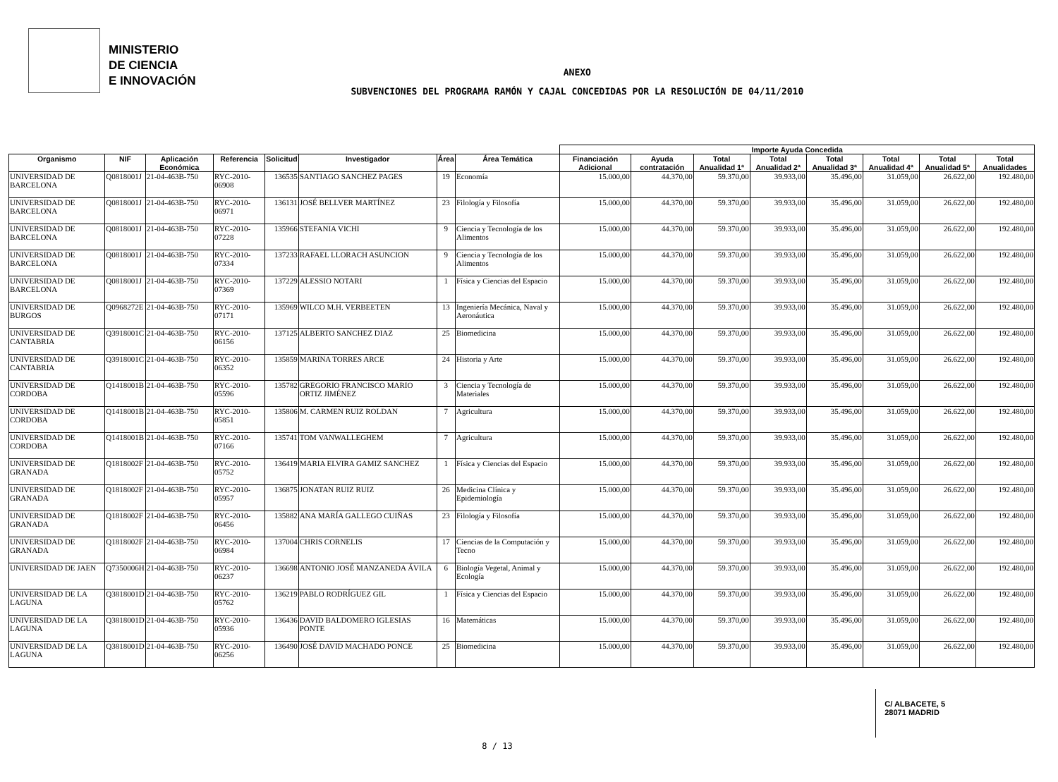MINISTERIO
DE CIENCIA
E INNOVACIÓN
ANEXO
SUBVENCIONES DEL PROGRAMA RAMÓN Y CAJAL CONCEDIDAS POR LA RESOLUCIÓN DE 04/11/2010
| | | | | | | | | Importe Ayuda Concedida | | | | | | | |
| --- | --- | --- | --- | --- | --- | --- | --- | --- | --- | --- | --- | --- | --- | --- | --- |
| Organismo | NIF | Aplicación Económica | Referencia | Solicitud | Investigador | Área | Área Temática | Financiación Adicional | Ayuda contratación | Total Anualidad 1ª | Total Anualidad 2ª | Total Anualidad 3ª | Total Anualidad 4ª | Total Anualidad 5ª | Total Anualidades |
| UNIVERSIDAD DE BARCELONA | Q0818001J | 21-04-463B-750 | RYC-2010-06908 | 136535 | SANTIAGO SANCHEZ PAGES | 19 | Economía | 15.000,00 | 44.370,00 | 59.370,00 | 39.933,00 | 35.496,00 | 31.059,00 | 26.622,00 | 192.480,00 |
| UNIVERSIDAD DE BARCELONA | Q0818001J | 21-04-463B-750 | RYC-2010-06971 | 136131 | JOSÉ BELLVER MARTÍNEZ | 23 | Filología y Filosofía | 15.000,00 | 44.370,00 | 59.370,00 | 39.933,00 | 35.496,00 | 31.059,00 | 26.622,00 | 192.480,00 |
| UNIVERSIDAD DE BARCELONA | Q0818001J | 21-04-463B-750 | RYC-2010-07228 | 135966 | STEFANIA VICHI | 9 | Ciencia y Tecnología de los Alimentos | 15.000,00 | 44.370,00 | 59.370,00 | 39.933,00 | 35.496,00 | 31.059,00 | 26.622,00 | 192.480,00 |
| UNIVERSIDAD DE BARCELONA | Q0818001J | 21-04-463B-750 | RYC-2010-07334 | 137233 | RAFAEL LLORACH ASUNCION | 9 | Ciencia y Tecnología de los Alimentos | 15.000,00 | 44.370,00 | 59.370,00 | 39.933,00 | 35.496,00 | 31.059,00 | 26.622,00 | 192.480,00 |
| UNIVERSIDAD DE BARCELONA | Q0818001J | 21-04-463B-750 | RYC-2010-07369 | 137229 | ALESSIO NOTARI | 1 | Física y Ciencias del Espacio | 15.000,00 | 44.370,00 | 59.370,00 | 39.933,00 | 35.496,00 | 31.059,00 | 26.622,00 | 192.480,00 |
| UNIVERSIDAD DE BURGOS | Q0968272E | 21-04-463B-750 | RYC-2010-07171 | 135969 | WILCO M.H. VERBEETEN | 13 | Ingeniería Mecánica, Naval y Aeronáutica | 15.000,00 | 44.370,00 | 59.370,00 | 39.933,00 | 35.496,00 | 31.059,00 | 26.622,00 | 192.480,00 |
| UNIVERSIDAD DE CANTABRIA | Q3918001C | 21-04-463B-750 | RYC-2010-06156 | 137125 | ALBERTO SANCHEZ DIAZ | 25 | Biomedicina | 15.000,00 | 44.370,00 | 59.370,00 | 39.933,00 | 35.496,00 | 31.059,00 | 26.622,00 | 192.480,00 |
| UNIVERSIDAD DE CANTABRIA | Q3918001C | 21-04-463B-750 | RYC-2010-06352 | 135859 | MARINA TORRES ARCE | 24 | Historia y Arte | 15.000,00 | 44.370,00 | 59.370,00 | 39.933,00 | 35.496,00 | 31.059,00 | 26.622,00 | 192.480,00 |
| UNIVERSIDAD DE CORDOBA | Q1418001B | 21-04-463B-750 | RYC-2010-05596 | 135782 | GREGORIO FRANCISCO MARIO ORTIZ JIMÉNEZ | 3 | Ciencia y Tecnología de Materiales | 15.000,00 | 44.370,00 | 59.370,00 | 39.933,00 | 35.496,00 | 31.059,00 | 26.622,00 | 192.480,00 |
| UNIVERSIDAD DE CORDOBA | Q1418001B | 21-04-463B-750 | RYC-2010-05851 | 135806 | M. CARMEN RUIZ ROLDAN | 7 | Agricultura | 15.000,00 | 44.370,00 | 59.370,00 | 39.933,00 | 35.496,00 | 31.059,00 | 26.622,00 | 192.480,00 |
| UNIVERSIDAD DE CORDOBA | Q1418001B | 21-04-463B-750 | RYC-2010-07166 | 135741 | TOM VANWALLEGHEM | 7 | Agricultura | 15.000,00 | 44.370,00 | 59.370,00 | 39.933,00 | 35.496,00 | 31.059,00 | 26.622,00 | 192.480,00 |
| UNIVERSIDAD DE GRANADA | Q1818002F | 21-04-463B-750 | RYC-2010-05752 | 136419 | MARIA ELVIRA GAMIZ SANCHEZ | 1 | Física y Ciencias del Espacio | 15.000,00 | 44.370,00 | 59.370,00 | 39.933,00 | 35.496,00 | 31.059,00 | 26.622,00 | 192.480,00 |
| UNIVERSIDAD DE GRANADA | Q1818002F | 21-04-463B-750 | RYC-2010-05957 | 136875 | JONATAN RUIZ RUIZ | 26 | Medicina Clínica y Epidemiología | 15.000,00 | 44.370,00 | 59.370,00 | 39.933,00 | 35.496,00 | 31.059,00 | 26.622,00 | 192.480,00 |
| UNIVERSIDAD DE GRANADA | Q1818002F | 21-04-463B-750 | RYC-2010-06456 | 135882 | ANA MARÍA GALLEGO CUIÑAS | 23 | Filología y Filosofía | 15.000,00 | 44.370,00 | 59.370,00 | 39.933,00 | 35.496,00 | 31.059,00 | 26.622,00 | 192.480,00 |
| UNIVERSIDAD DE GRANADA | Q1818002F | 21-04-463B-750 | RYC-2010-06984 | 137004 | CHRIS CORNELIS | 17 | Ciencias de la Computación y Tecno | 15.000,00 | 44.370,00 | 59.370,00 | 39.933,00 | 35.496,00 | 31.059,00 | 26.622,00 | 192.480,00 |
| UNIVERSIDAD DE JAEN | Q7350006H | 21-04-463B-750 | RYC-2010-06237 | 136698 | ANTONIO JOSÉ MANZANEDA ÁVILA | 6 | Biología Vegetal, Animal y Ecología | 15.000,00 | 44.370,00 | 59.370,00 | 39.933,00 | 35.496,00 | 31.059,00 | 26.622,00 | 192.480,00 |
| UNIVERSIDAD DE LA LAGUNA | Q3818001D | 21-04-463B-750 | RYC-2010-05762 | 136219 | PABLO RODRÍGUEZ GIL | 1 | Física y Ciencias del Espacio | 15.000,00 | 44.370,00 | 59.370,00 | 39.933,00 | 35.496,00 | 31.059,00 | 26.622,00 | 192.480,00 |
| UNIVERSIDAD DE LA LAGUNA | Q3818001D | 21-04-463B-750 | RYC-2010-05936 | 136436 | DAVID BALDOMERO IGLESIAS PONTE | 16 | Matemáticas | 15.000,00 | 44.370,00 | 59.370,00 | 39.933,00 | 35.496,00 | 31.059,00 | 26.622,00 | 192.480,00 |
| UNIVERSIDAD DE LA LAGUNA | Q3818001D | 21-04-463B-750 | RYC-2010-06256 | 136490 | JOSÉ DAVID MACHADO PONCE | 25 | Biomedicina | 15.000,00 | 44.370,00 | 59.370,00 | 39.933,00 | 35.496,00 | 31.059,00 | 26.622,00 | 192.480,00 |
C/ ALBACETE, 5
28071 MADRID
8 / 13